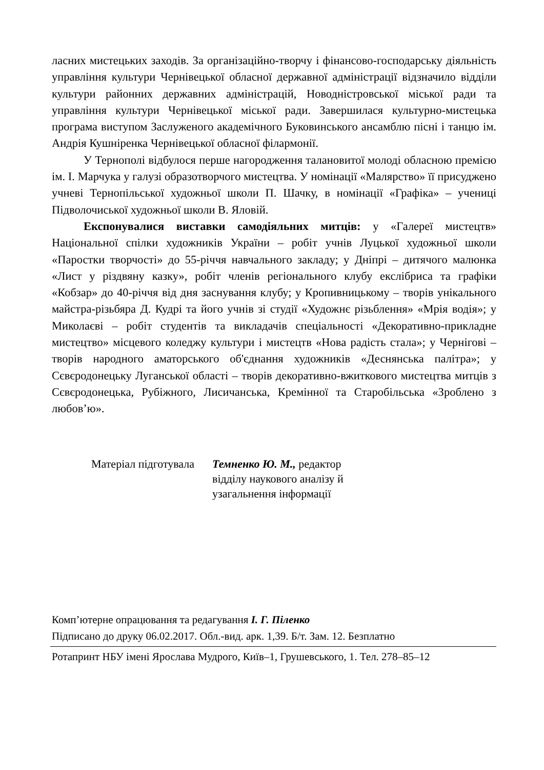ласних мистецьких заходів. За організаційно-творчу і фінансово-господарську діяльність управління культури Чернівецької обласної державної адміністрації відзначило відділи культури районних державних адміністрацій, Новодністровської міської ради та управління культури Чернівецької міської ради. Завершилася культурно-мистецька програма виступом Заслуженого академічного Буковинського ансамблю пісні і танцю ім. Андрія Кушніренка Чернівецької обласної філармонії.
У Тернополі відбулося перше нагородження талановитої молоді обласною премією ім. І. Марчука у галузі образотворчого мистецтва. У номінації «Малярство» її присуджено учневі Тернопільської художньої школи П. Шачку, в номінації «Графіка» – учениці Підволочиської художньої школи В. Яловій.
Експонувалися виставки самодіяльних митців: у «Галереї мистецтв» Національної спілки художників України – робіт учнів Луцької художньої школи «Паростки творчості» до 55-річчя навчального закладу; у Дніпрі – дитячого малюнка «Лист у різдвяну казку», робіт членів регіонального клубу екслібриса та графіки «Кобзар» до 40-річчя від дня заснування клубу; у Кропивницькому – творів унікального майстра-різьбяра Д. Кудрі та його учнів зі студії «Художнє різьблення» «Мрія водія»; у Миколаєві – робіт студентів та викладачів спеціальності «Декоративно-прикладне мистецтво» місцевого коледжу культури і мистецтв «Нова радість стала»; у Чернігові – творів народного аматорського об'єднання художників «Деснянська палітра»; у Сєвєродонецьку Луганської області – творів декоративно-вжиткового мистецтва митців з Сєвєродонецька, Рубіжного, Лисичанська, Кремінної та Старобільська «Зроблено з любов’ю».
Матеріал підготувала Темненко Ю. М., редактор
відділу наукового аналізу й
узагальнення інформації
Комп’ютерне опрацювання та редагування І. Г. Піленко
Підписано до друку 06.02.2017. Обл.-вид. арк. 1,39. Б/т. Зам. 12. Безплатно
Ротапринт НБУ імені Ярослава Мудрого, Київ–1, Грушевського, 1. Тел. 278–85–12